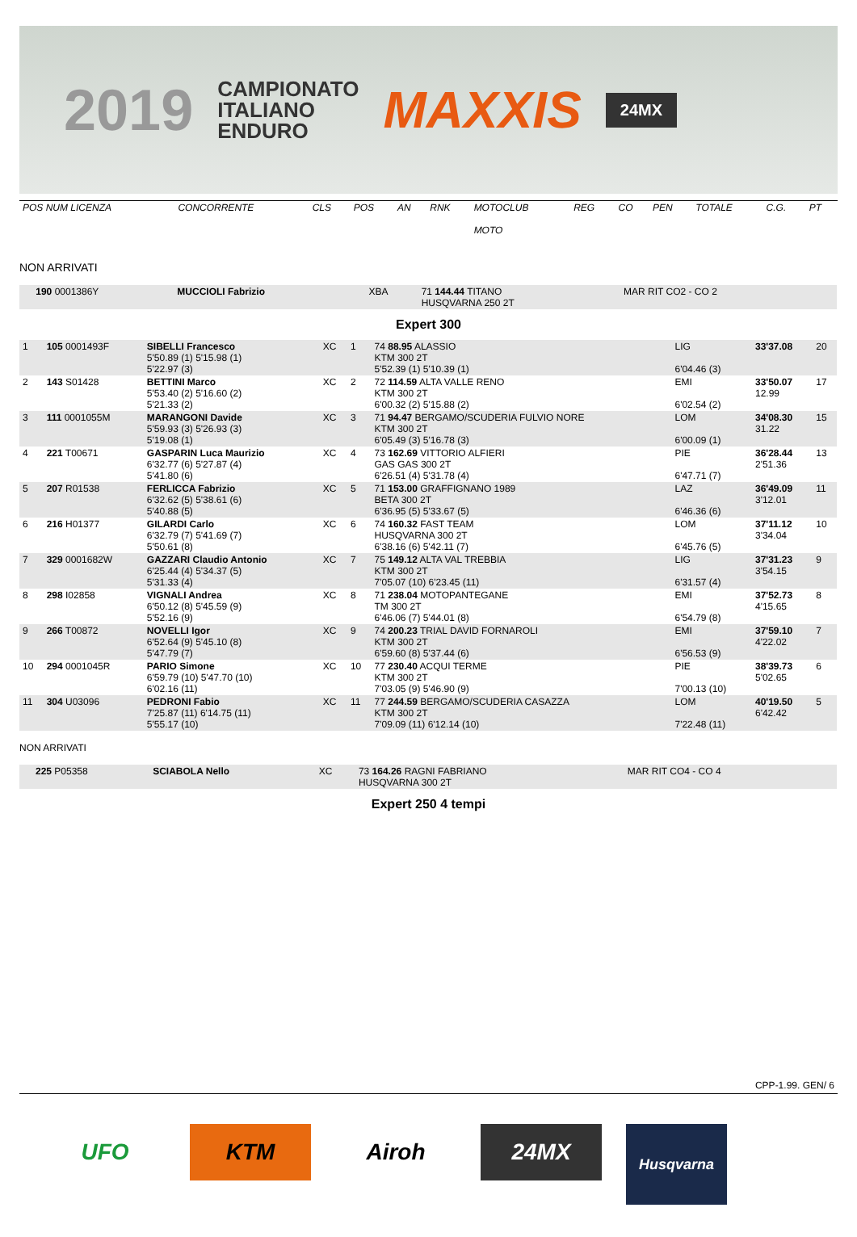2019
CAMPIONATO
ITALIANO
ENDURO
MAXXIS
24MX
| POS NUM LICENZA | CONCORRENTE | CLS | POS | AN | RNK | MOTOCLUB MOTO | REG | CO | PEN | TOTALE | C.G. | PT |
NON ARRIVATI
| | 190 0001386Y | MUCCIOLI Fabrizio | XBA | 71 144.44 TITANO HUSQVARNA 250 2T | MAR RIT CO2 - CO 2 | |
Expert 300
| 1 | 105 0001493F | SIBELLI Francesco 5'50.89 (1) 5'15.98 (1) 5'22.97 (3) | XC | 1 | 74 88.95 ALASSIO KTM 300 2T 5'52.39 (1) 5'10.39 (1) | LIG 6'04.46 (3) | 33'37.08 | 20 |
| 2 | 143 S01428 | BETTINI Marco 5'53.40 (2) 5'16.60 (2) 5'21.33 (2) | XC | 2 | 72 114.59 ALTA VALLE RENO KTM 300 2T 6'00.32 (2) 5'15.88 (2) | EMI 6'02.54 (2) | 33'50.07 12.99 | 17 |
| 3 | 111 0001055M | MARANGONI Davide 5'59.93 (3) 5'26.93 (3) 5'19.08 (1) | XC | 3 | 71 94.47 BERGAMO/SCUDERIA FULVIO NORE KTM 300 2T 6'05.49 (3) 5'16.78 (3) | LOM 6'00.09 (1) | 34'08.30 31.22 | 15 |
| 4 | 221 T00671 | GASPARIN Luca Maurizio 6'32.77 (6) 5'27.87 (4) 5'41.80 (6) | XC | 4 | 73 162.69 VITTORIO ALFIERI GAS GAS 300 2T 6'26.51 (4) 5'31.78 (4) | PIE 6'47.71 (7) | 36'28.44 2'51.36 | 13 |
| 5 | 207 R01538 | FERLICCA Fabrizio 6'32.62 (5) 5'38.61 (6) 5'40.88 (5) | XC | 5 | 71 153.00 GRAFFIGNANO 1989 BETA 300 2T 6'36.95 (5) 5'33.67 (5) | LAZ 6'46.36 (6) | 36'49.09 3'12.01 | 11 |
| 6 | 216 H01377 | GILARDI Carlo 6'32.79 (7) 5'41.69 (7) 5'50.61 (8) | XC | 6 | 74 160.32 FAST TEAM HUSQVARNA 300 2T 6'38.16 (6) 5'42.11 (7) | LOM 6'45.76 (5) | 37'11.12 3'34.04 | 10 |
| 7 | 329 0001682W | GAZZARI Claudio Antonio 6'25.44 (4) 5'34.37 (5) 5'31.33 (4) | XC | 7 | 75 149.12 ALTA VAL TREBBIA KTM 300 2T 7'05.07 (10) 6'23.45 (11) | LIG 6'31.57 (4) | 37'31.23 3'54.15 | 9 |
| 8 | 298 I02858 | VIGNALI Andrea 6'50.12 (8) 5'45.59 (9) 5'52.16 (9) | XC | 8 | 71 238.04 MOTOPANTEGANE TM 300 2T 6'46.06 (7) 5'44.01 (8) | EMI 6'54.79 (8) | 37'52.73 4'15.65 | 8 |
| 9 | 266 T00872 | NOVELLI Igor 6'52.64 (9) 5'45.10 (8) 5'47.79 (7) | XC | 9 | 74 200.23 TRIAL DAVID FORNAROLI KTM 300 2T 6'59.60 (8) 5'37.44 (6) | EMI 6'56.53 (9) | 37'59.10 4'22.02 | 7 |
| 10 | 294 0001045R | PARIO Simone 6'59.79 (10) 5'47.70 (10) 6'02.16 (11) | XC | 10 | 77 230.40 ACQUI TERME KTM 300 2T 7'03.05 (9) 5'46.90 (9) | PIE 7'00.13 (10) | 38'39.73 5'02.65 | 6 |
| 11 | 304 U03096 | PEDRONI Fabio 7'25.87 (11) 6'14.75 (11) 5'55.17 (10) | XC | 11 | 77 244.59 BERGAMO/SCUDERIA CASAZZA KTM 300 2T 7'09.09 (11) 6'12.14 (10) | LOM 7'22.48 (11) | 40'19.50 6'42.42 | 5 |
NON ARRIVATI
| | 225 P05358 | SCIABOLA Nello | XC | 73 164.26 RAGNI FABRIANO HUSQVARNA 300 2T | MAR RIT CO4 - CO 4 | |
Expert 250 4 tempi
CPP-1.99. GEN/ 6
UFO KTM Airoh 24MX
Husqvarna